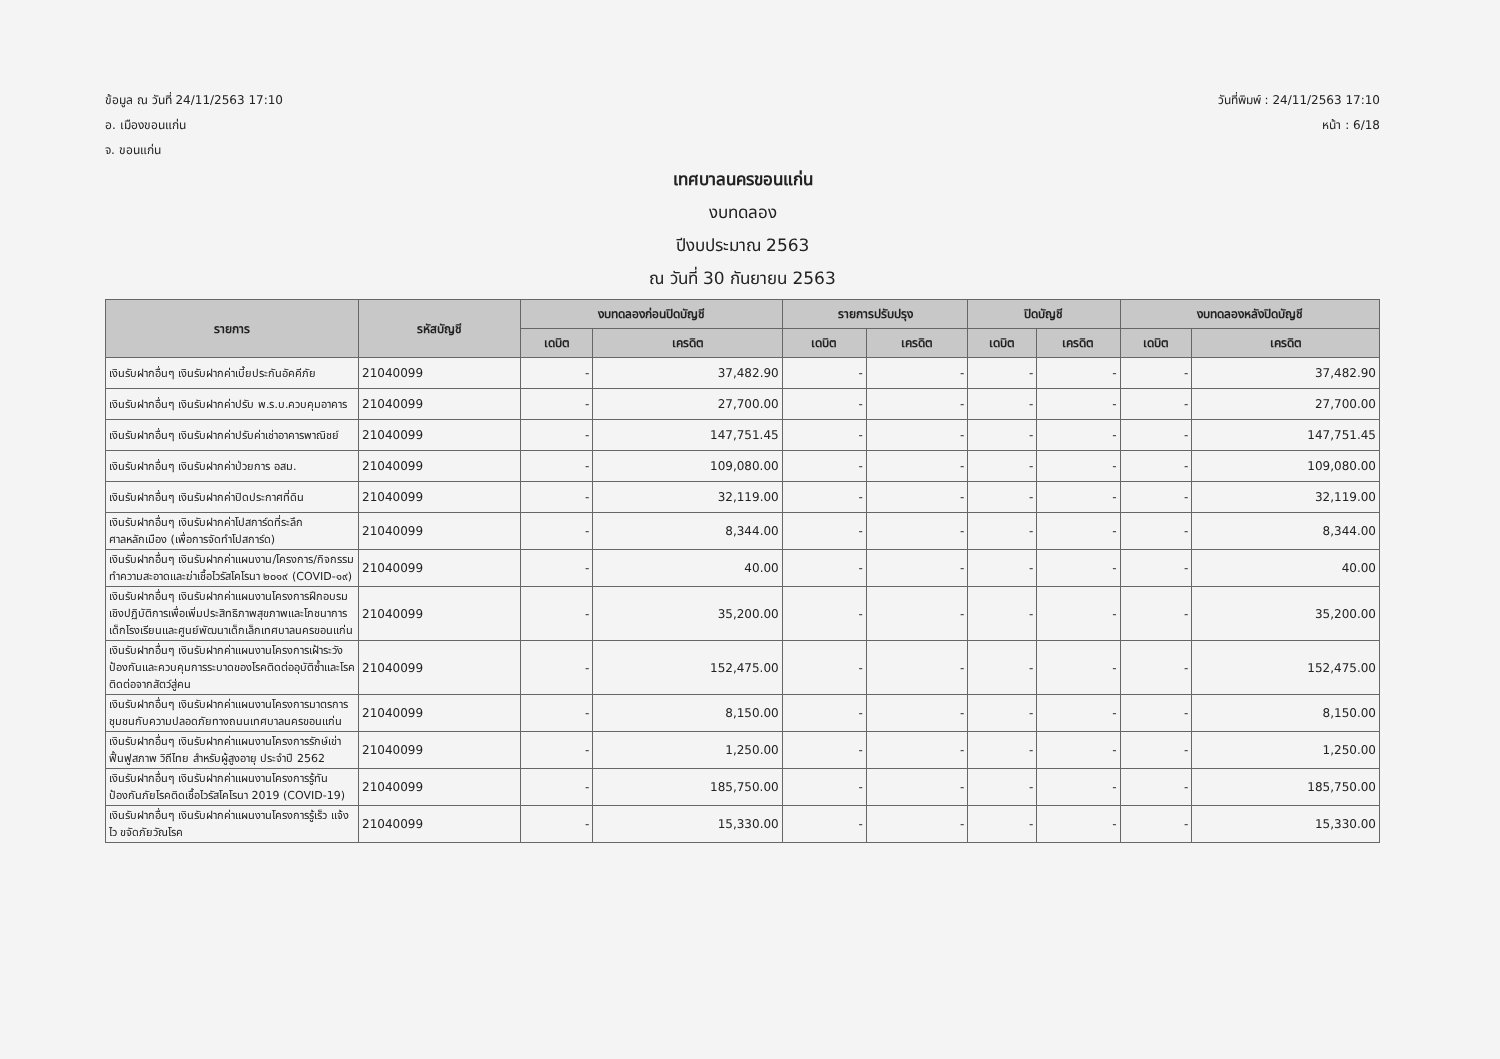ข้อมูล ณ วันที่ 24/11/2563 17:10
อ. เมืองขอนแก่น
จ. ขอนแก่น
วันที่พิมพ์ : 24/11/2563 17:10
หน้า : 6/18
เทศบาลนครขอนแก่น
งบทดลอง
ปีงบประมาณ 2563
ณ วันที่ 30 กันยายน 2563
| รายการ | รหัสบัญชี | งบทดลองก่อนปิดบัญชี | | รายการปรับปรุง | | ปิดบัญชี | | งบทดลองหลังปิดบัญชี | |
| --- | --- | --- | --- | --- | --- | --- | --- | --- | --- |
| | | เดบิต | เครดิต | เดบิต | เครดิต | เดบิต | เครดิต | เดบิต | เครดิต |
| เงินรับฝากอื่นๆ เงินรับฝากค่าเบี้ยประกันอัคคีภัย | 21040099 | - | 37,482.90 | - | - | - | - | - | 37,482.90 |
| เงินรับฝากอื่นๆ เงินรับฝากค่าปรับ พ.ร.บ.ควบคุมอาคาร | 21040099 | - | 27,700.00 | - | - | - | - | - | 27,700.00 |
| เงินรับฝากอื่นๆ เงินรับฝากค่าปรับค่าเช่าอาคารพาณิชย์ | 21040099 | - | 147,751.45 | - | - | - | - | - | 147,751.45 |
| เงินรับฝากอื่นๆ เงินรับฝากค่าป่วยการ อสม. | 21040099 | - | 109,080.00 | - | - | - | - | - | 109,080.00 |
| เงินรับฝากอื่นๆ เงินรับฝากค่าปิดประกาศที่ดิน | 21040099 | - | 32,119.00 | - | - | - | - | - | 32,119.00 |
| เงินรับฝากอื่นๆ เงินรับฝากค่าโปสการ์ดที่ระลึกศาลหลักเมือง (เพื่อการจัดทำโปสการ์ด) | 21040099 | - | 8,344.00 | - | - | - | - | - | 8,344.00 |
| เงินรับฝากอื่นๆ เงินรับฝากค่าแผนงาน/โครงการ/กิจกรรมทำความสะอาดและฆ่าเชื้อไวรัสโคโรนา ๒๐๑๙ (COVID-๑๙) | 21040099 | - | 40.00 | - | - | - | - | - | 40.00 |
| เงินรับฝากอื่นๆ เงินรับฝากค่าแผนงานโครงการฝึกอบรมเชิงปฏิบัติการเพื่อเพิ่มประสิทธิภาพสุขภาพและโภชนาการเด็กโรงเรียนและศูนย์พัฒนาเด็กเล็กเทศบาลนครขอนแก่น | 21040099 | - | 35,200.00 | - | - | - | - | - | 35,200.00 |
| เงินรับฝากอื่นๆ เงินรับฝากค่าแผนงานโครงการเฝ้าระวัง ป้องกันและควบคุมการระบาดของโรคติดต่ออุบัติซ้ำและโรคติดต่อจากสัตว์สู่คน | 21040099 | - | 152,475.00 | - | - | - | - | - | 152,475.00 |
| เงินรับฝากอื่นๆ เงินรับฝากค่าแผนงานโครงการมาตรการชุมชนกับความปลอดภัยทางถนนเทศบาลนครขอนแก่น | 21040099 | - | 8,150.00 | - | - | - | - | - | 8,150.00 |
| เงินรับฝากอื่นๆ เงินรับฝากค่าแผนงานโครงการรักษ์เข่า ฟื้นฟูสภาพ วิถีไทย สำหรับผู้สูงอายุ ประจำปี 2562 | 21040099 | - | 1,250.00 | - | - | - | - | - | 1,250.00 |
| เงินรับฝากอื่นๆ เงินรับฝากค่าแผนงานโครงการรู้ทันป้องกันภัยโรคติดเชื้อไวรัสโคโรนา 2019 (COVID-19) | 21040099 | - | 185,750.00 | - | - | - | - | - | 185,750.00 |
| เงินรับฝากอื่นๆ เงินรับฝากค่าแผนงานโครงการรู้เร็ว แจ้งไว ขจัดภัยวัณโรค | 21040099 | - | 15,330.00 | - | - | - | - | - | 15,330.00 |